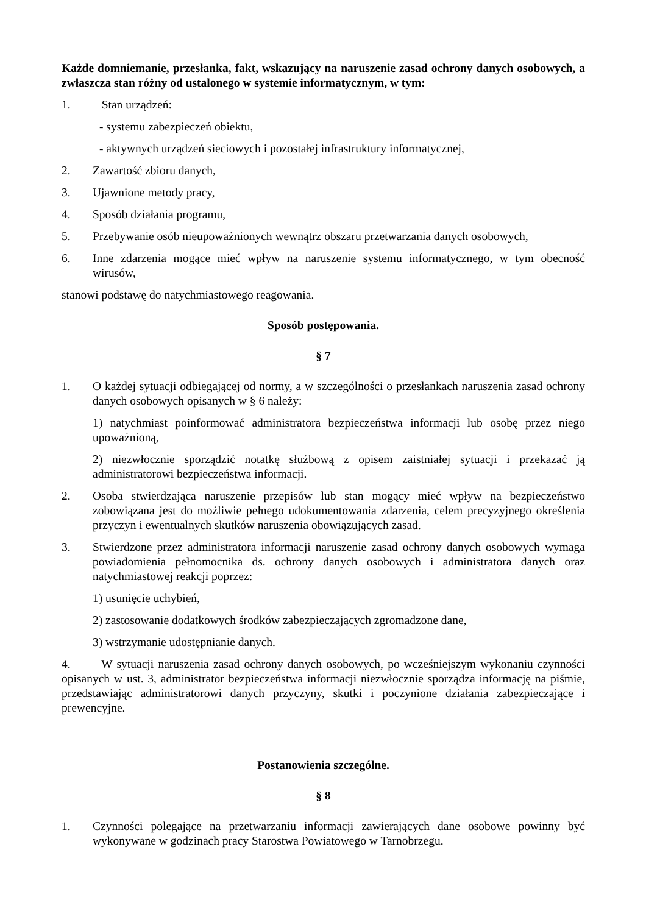Każde domniemanie, przesłanka, fakt, wskazujący na naruszenie zasad ochrony danych osobowych, a zwłaszcza stan różny od ustalonego w systemie informatycznym, w tym:
1. Stan urządzeń:
- systemu zabezpieczeń obiektu,
- aktywnych urządzeń sieciowych i pozostałej infrastruktury informatycznej,
2. Zawartość zbioru danych,
3. Ujawnione metody pracy,
4. Sposób działania programu,
5. Przebywanie osób nieupoważnionych wewnątrz obszaru przetwarzania danych osobowych,
6. Inne zdarzenia mogące mieć wpływ na naruszenie systemu informatycznego, w tym obecność wirusów,
stanowi podstawę do natychmiastowego reagowania.
Sposób postępowania.
§ 7
1. O każdej sytuacji odbiegającej od normy, a w szczególności o przesłankach naruszenia zasad ochrony danych osobowych opisanych w § 6 należy:
1) natychmiast poinformować administratora bezpieczeństwa informacji lub osobę przez niego upoważnioną,
2) niezwłocznie sporządzić notatkę służbową z opisem zaistniałej sytuacji i przekazać ją administratorowi bezpieczeństwa informacji.
2. Osoba stwierdzająca naruszenie przepisów lub stan mogący mieć wpływ na bezpieczeństwo zobowiązana jest do możliwie pełnego udokumentowania zdarzenia, celem precyzyjnego określenia przyczyn i ewentualnych skutków naruszenia obowiązujących zasad.
3. Stwierdzone przez administratora informacji naruszenie zasad ochrony danych osobowych wymaga powiadomienia pełnomocnika ds. ochrony danych osobowych i administratora danych oraz natychmiastowej reakcji poprzez:
1) usunięcie uchybień,
2) zastosowanie dodatkowych środków zabezpieczających zgromadzone dane,
3) wstrzymanie udostępnianie danych.
4. W sytuacji naruszenia zasad ochrony danych osobowych, po wcześniejszym wykonaniu czynności opisanych w ust. 3, administrator bezpieczeństwa informacji niezwłocznie sporządza informację na piśmie, przedstawiając administratorowi danych przyczyny, skutki i poczynione działania zabezpieczające i prewencyjne.
Postanowienia szczególne.
§ 8
1. Czynności polegające na przetwarzaniu informacji zawierających dane osobowe powinny być wykonywane w godzinach pracy Starostwa Powiatowego w Tarnobrzegu.